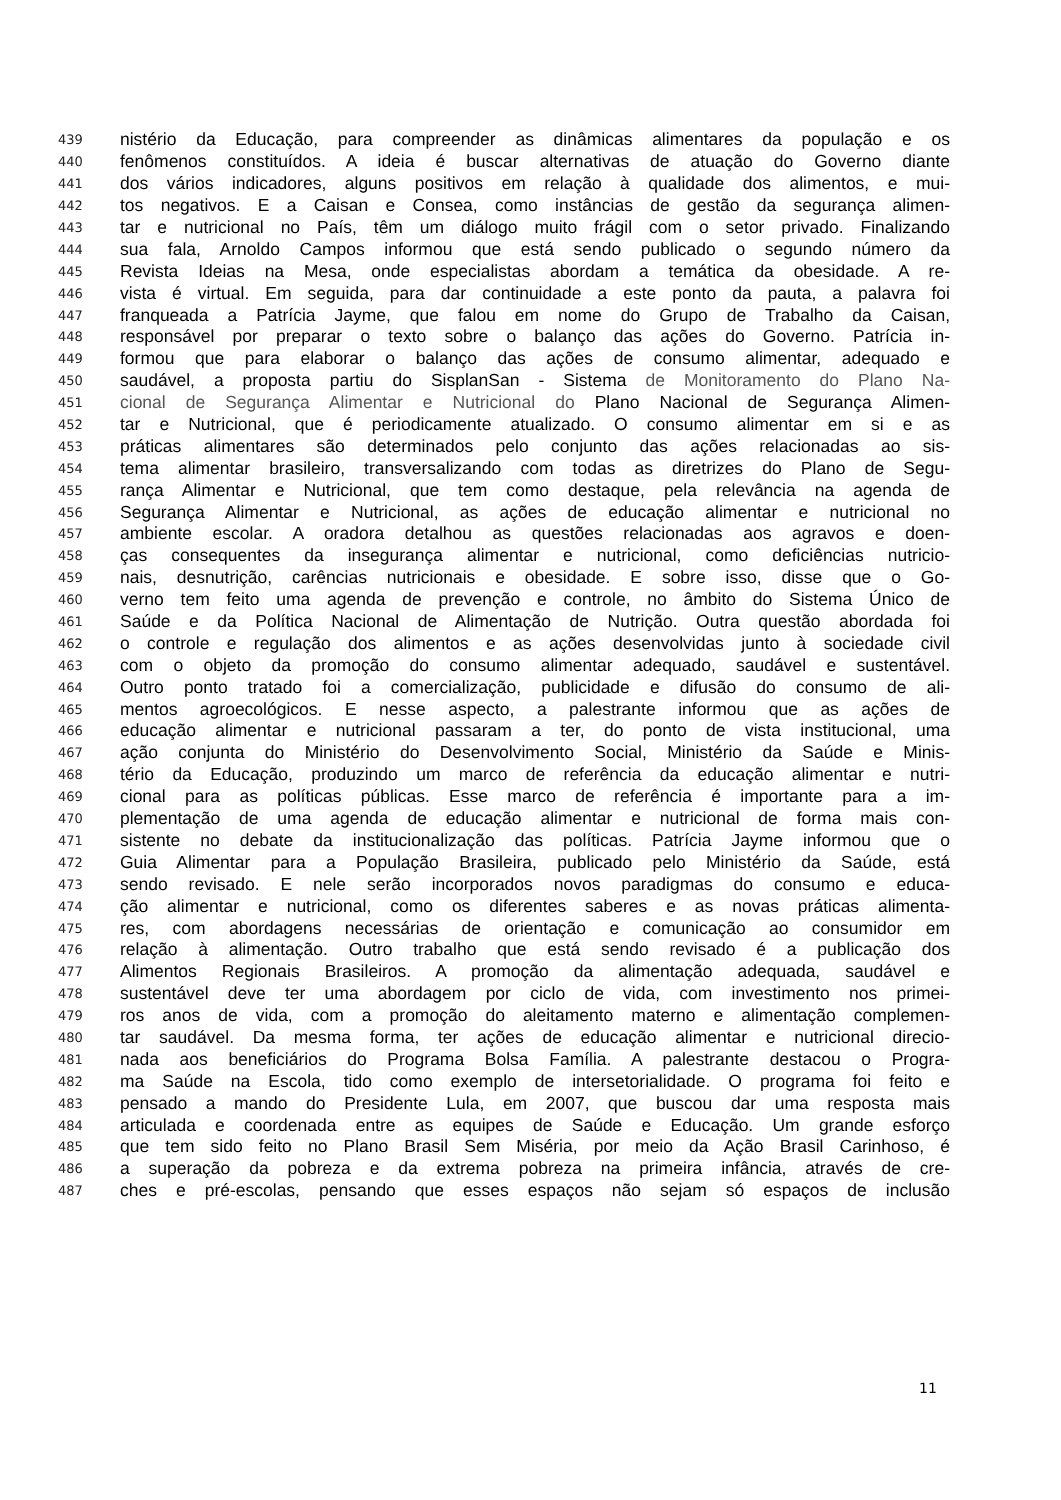439 nistério da Educação, para compreender as dinâmicas alimentares da população e os
440 fenômenos constituídos. A ideia é buscar alternativas de atuação do Governo diante
441 dos vários indicadores, alguns positivos em relação à qualidade dos alimentos, e mui-
442 tos negativos. E a Caisan e Consea, como instâncias de gestão da segurança alimen-
443 tar e nutricional no País, têm um diálogo muito frágil com o setor privado. Finalizando
444 sua fala, Arnoldo Campos informou que está sendo publicado o segundo número da
445 Revista Ideias na Mesa, onde especialistas abordam a temática da obesidade. A re-
446 vista é virtual. Em seguida, para dar continuidade a este ponto da pauta, a palavra foi
447 franqueada a Patrícia Jayme, que falou em nome do Grupo de Trabalho da Caisan,
448 responsável por preparar o texto sobre o balanço das ações do Governo. Patrícia in-
449 formou que para elaborar o balanço das ações de consumo alimentar, adequado e
450 saudável, a proposta partiu do SisplanSan - Sistema de Monitoramento do Plano Na-
451 cional de Segurança Alimentar e Nutricional do Plano Nacional de Segurança Alimen-
452 tar e Nutricional, que é periodicamente atualizado. O consumo alimentar em si e as
453 práticas alimentares são determinados pelo conjunto das ações relacionadas ao sis-
454 tema alimentar brasileiro, transversalizando com todas as diretrizes do Plano de Segu-
455 rança Alimentar e Nutricional, que tem como destaque, pela relevância na agenda de
456 Segurança Alimentar e Nutricional, as ações de educação alimentar e nutricional no
457 ambiente escolar. A oradora detalhou as questões relacionadas aos agravos e doen-
458 ças consequentes da insegurança alimentar e nutricional, como deficiências nutricio-
459 nais, desnutrição, carências nutricionais e obesidade. E sobre isso, disse que o Go-
460 verno tem feito uma agenda de prevenção e controle, no âmbito do Sistema Único de
461 Saúde e da Política Nacional de Alimentação de Nutrição. Outra questão abordada foi
462 o controle e regulação dos alimentos e as ações desenvolvidas junto à sociedade civil
463 com o objeto da promoção do consumo alimentar adequado, saudável e sustentável.
464 Outro ponto tratado foi a comercialização, publicidade e difusão do consumo de ali-
465 mentos agroecológicos. E nesse aspecto, a palestrante informou que as ações de
466 educação alimentar e nutricional passaram a ter, do ponto de vista institucional, uma
467 ação conjunta do Ministério do Desenvolvimento Social, Ministério da Saúde e Minis-
468 tério da Educação, produzindo um marco de referência da educação alimentar e nutri-
469 cional para as políticas públicas. Esse marco de referência é importante para a im-
470 plementação de uma agenda de educação alimentar e nutricional de forma mais con-
471 sistente no debate da institucionalização das políticas. Patrícia Jayme informou que o
472 Guia Alimentar para a População Brasileira, publicado pelo Ministério da Saúde, está
473 sendo revisado. E nele serão incorporados novos paradigmas do consumo e educa-
474 ção alimentar e nutricional, como os diferentes saberes e as novas práticas alimenta-
475 res, com abordagens necessárias de orientação e comunicação ao consumidor em
476 relação à alimentação. Outro trabalho que está sendo revisado é a publicação dos
477 Alimentos Regionais Brasileiros. A promoção da alimentação adequada, saudável e
478 sustentável deve ter uma abordagem por ciclo de vida, com investimento nos primei-
479 ros anos de vida, com a promoção do aleitamento materno e alimentação complemen-
480 tar saudável. Da mesma forma, ter ações de educação alimentar e nutricional direcio-
481 nada aos beneficiários do Programa Bolsa Família. A palestrante destacou o Progra-
482 ma Saúde na Escola, tido como exemplo de intersetorialidade. O programa foi feito e
483 pensado a mando do Presidente Lula, em 2007, que buscou dar uma resposta mais
484 articulada e coordenada entre as equipes de Saúde e Educação. Um grande esforço
485 que tem sido feito no Plano Brasil Sem Miséria, por meio da Ação Brasil Carinhoso, é
486 a superação da pobreza e da extrema pobreza na primeira infância, através de cre-
487 ches e pré-escolas, pensando que esses espaços não sejam só espaços de inclusão
11